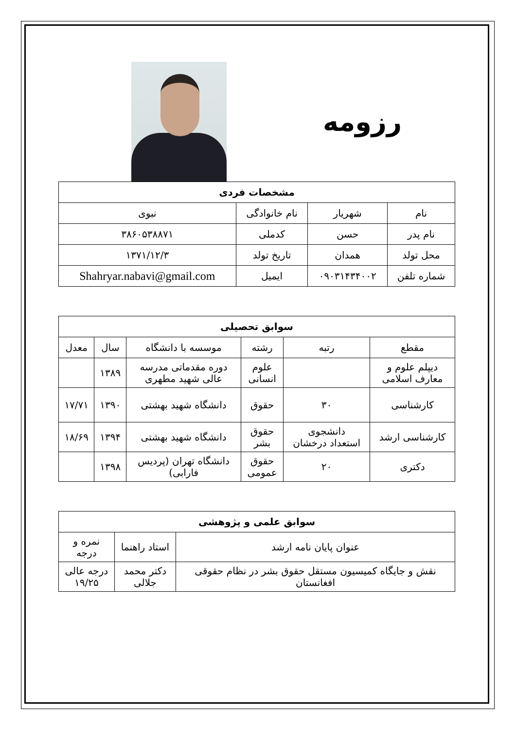رزومه
| مشخصات فردی | | | |
| --- | --- | --- | --- |
| نام | شهریار | نام خانوادگی | نبوی |
| نام پدر | حسن | کدملی | ۳۸۶۰۵۳۸۸۷۱ |
| محل تولد | همدان | تاریخ تولد | ۱۳۷۱/۱۲/۳ |
| شماره تلفن | ۰۹۰۳۱۴۳۴۰۰۲ | ایمیل | Shahryar.nabavi@gmail.com |
| سوابق تحصیلی | | | | | |
| --- | --- | --- | --- | --- | --- |
| مقطع | رتبه | رشته | موسسه با دانشگاه | سال | معدل |
| دیپلم علوم و معارف اسلامی | | علوم انسانی | دوره مقدماتی مدرسه عالی شهید مطهری | ۱۳۸۹ | |
| کارشناسی | ۳۰ | حقوق | دانشگاه شهید بهشتی | ۱۳۹۰ | ۱۷/۷۱ |
| کارشناسی ارشد | دانشجوی استعداد درخشان | حقوق بشر | دانشگاه شهید بهشتی | ۱۳۹۴ | ۱۸/۶۹ |
| دکتری | ۲۰ | حقوق عمومی | دانشگاه تهران (پردیس فارابی) | ۱۳۹۸ | |
| سوابق علمی و پژوهشی | | |
| --- | --- | --- |
| عنوان پایان نامه ارشد | استاد راهنما | نمره و درجه |
| نقش و جایگاه کمیسیون مستقل حقوق بشر در نظام حقوقی افغانستان | دکتر محمد جلالی | درجه عالی ۱۹/۲۵ |